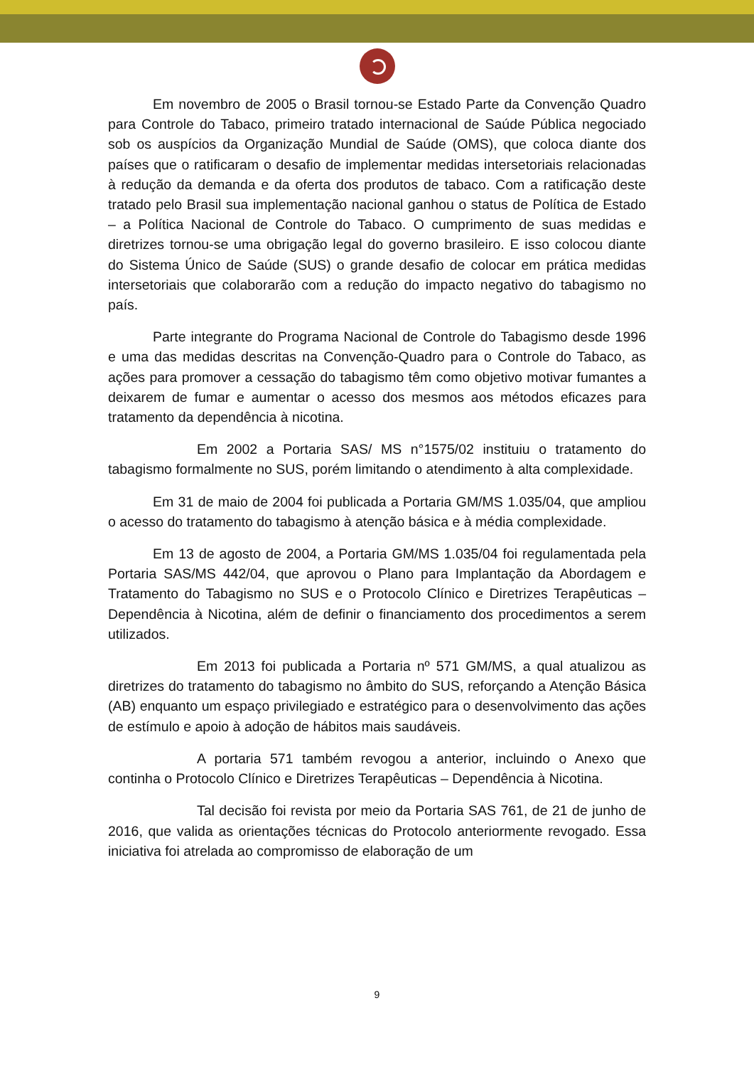Em novembro de 2005 o Brasil tornou-se Estado Parte da Convenção Quadro para Controle do Tabaco, primeiro tratado internacional de Saúde Pública negociado sob os auspícios da Organização Mundial de Saúde (OMS), que coloca diante dos países que o ratificaram o desafio de implementar medidas intersetoriais relacionadas à redução da demanda e da oferta dos produtos de tabaco. Com a ratificação deste tratado pelo Brasil sua implementação nacional ganhou o status de Política de Estado – a Política Nacional de Controle do Tabaco. O cumprimento de suas medidas e diretrizes tornou-se uma obrigação legal do governo brasileiro. E isso colocou diante do Sistema Único de Saúde (SUS) o grande desafio de colocar em prática medidas intersetoriais que colaborarão com a redução do impacto negativo do tabagismo no país.
Parte integrante do Programa Nacional de Controle do Tabagismo desde 1996 e uma das medidas descritas na Convenção-Quadro para o Controle do Tabaco, as ações para promover a cessação do tabagismo têm como objetivo motivar fumantes a deixarem de fumar e aumentar o acesso dos mesmos aos métodos eficazes para tratamento da dependência à nicotina.
Em 2002 a Portaria SAS/ MS n°1575/02 instituiu o tratamento do tabagismo formalmente no SUS, porém limitando o atendimento à alta complexidade.
Em 31 de maio de 2004 foi publicada a Portaria GM/MS 1.035/04, que ampliou o acesso do tratamento do tabagismo à atenção básica e à média complexidade.
Em 13 de agosto de 2004, a Portaria GM/MS 1.035/04 foi regulamentada pela Portaria SAS/MS 442/04, que aprovou o Plano para Implantação da Abordagem e Tratamento do Tabagismo no SUS e o Protocolo Clínico e Diretrizes Terapêuticas – Dependência à Nicotina, além de definir o financiamento dos procedimentos a serem utilizados.
Em 2013 foi publicada a Portaria nº 571 GM/MS, a qual atualizou as diretrizes do tratamento do tabagismo no âmbito do SUS, reforçando a Atenção Básica (AB) enquanto um espaço privilegiado e estratégico para o desenvolvimento das ações de estímulo e apoio à adoção de hábitos mais saudáveis.
A portaria 571 também revogou a anterior, incluindo o Anexo que continha o Protocolo Clínico e Diretrizes Terapêuticas – Dependência à Nicotina.
Tal decisão foi revista por meio da Portaria SAS 761, de 21 de junho de 2016, que valida as orientações técnicas do Protocolo anteriormente revogado. Essa iniciativa foi atrelada ao compromisso de elaboração de um
9